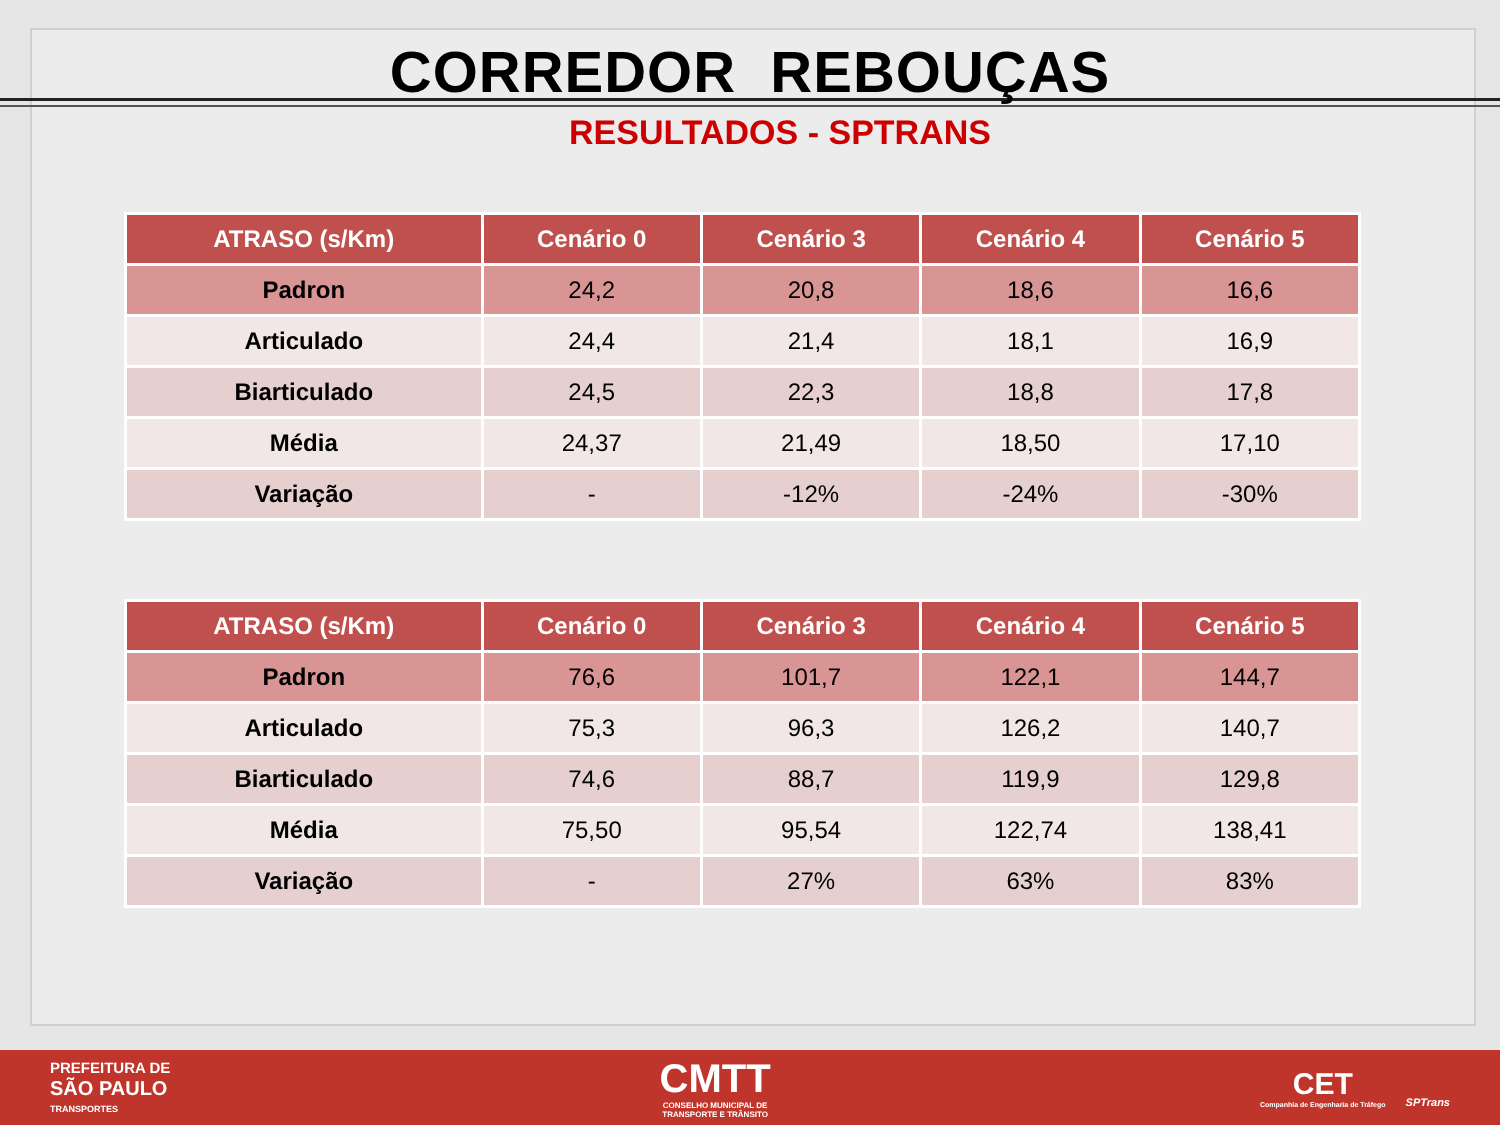CORREDOR REBOUÇAS
RESULTADOS - SPTRANS
| ATRASO (s/Km) | Cenário 0 | Cenário 3 | Cenário 4 | Cenário 5 |
| --- | --- | --- | --- | --- |
| Padron | 24,2 | 20,8 | 18,6 | 16,6 |
| Articulado | 24,4 | 21,4 | 18,1 | 16,9 |
| Biarticulado | 24,5 | 22,3 | 18,8 | 17,8 |
| Média | 24,37 | 21,49 | 18,50 | 17,10 |
| Variação | - | -12% | -24% | -30% |
| ATRASO (s/Km) | Cenário 0 | Cenário 3 | Cenário 4 | Cenário 5 |
| --- | --- | --- | --- | --- |
| Padron | 76,6 | 101,7 | 122,1 | 144,7 |
| Articulado | 75,3 | 96,3 | 126,2 | 140,7 |
| Biarticulado | 74,6 | 88,7 | 119,9 | 129,8 |
| Média | 75,50 | 95,54 | 122,74 | 138,41 |
| Variação | - | 27% | 63% | 83% |
PREFEITURA DE
SÃO PAULO
TRANSPORTES
CMTT
CONSELHO MUNICIPAL DE
TRANSPORTE E TRÂNSITO
CET
Companhia de Engenharia de Tráfego
SPTrans